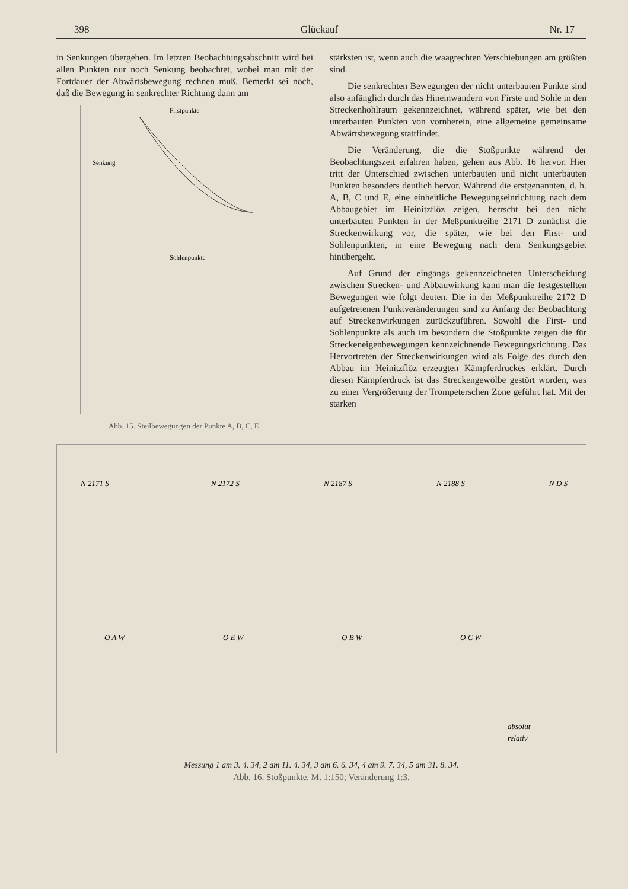398 Glückauf Nr. 17
in Senkungen übergehen. Im letzten Beobachtungsabschnitt wird bei allen Punkten nur noch Senkung beobachtet, wobei man mit der Fortdauer der Abwärtsbewegung rechnen muß. Bemerkt sei noch, daß die Bewegung in senkrechter Richtung dann am
Senkung
Firstpunkte
Sohlenpunkte
Abb. 15. Steilbewegungen der Punkte A, B, C, E.
stärksten ist, wenn auch die waagrechten Verschiebungen am größten sind.
Die senkrechten Bewegungen der nicht unterbauten Punkte sind also anfänglich durch das Hineinwandern von Firste und Sohle in den Streckenhohlraum gekennzeichnet, während später, wie bei den unterbauten Punkten von vornherein, eine allgemeine gemeinsame Abwärtsbewegung stattfindet.
Die Veränderung, die die Stoßpunkte während der Beobachtungszeit erfahren haben, gehen aus Abb. 16 hervor. Hier tritt der Unterschied zwischen unterbauten und nicht unterbauten Punkten besonders deutlich hervor. Während die erstgenannten, d. h. A, B, C und E, eine einheitliche Bewegungseinrichtung nach dem Abbaugebiet im Heinitzflöz zeigen, herrscht bei den nicht unterbauten Punkten in der Meßpunktreihe 2171–D zunächst die Streckenwirkung vor, die später, wie bei den First- und Sohlenpunkten, in eine Bewegung nach dem Senkungsgebiet hinübergeht.
Auf Grund der eingangs gekennzeichneten Unterscheidung zwischen Strecken- und Abbauwirkung kann man die festgestellten Bewegungen wie folgt deuten. Die in der Meßpunktreihe 2172–D aufgetretenen Punktveränderungen sind zu Anfang der Beobachtung auf Streckenwirkungen zurückzuführen. Sowohl die First- und Sohlenpunkte als auch im besondern die Stoßpunkte zeigen die für Streckeneigenbewegungen kennzeichnende Bewegungsrichtung. Das Hervortreten der Streckenwirkungen wird als Folge des durch den Abbau im Heinitzflöz erzeugten Kämpferdruckes erklärt. Durch diesen Kämpferdruck ist das Streckengewölbe gestört worden, was zu einer Vergrößerung der Trompeterschen Zone geführt hat. Mit der starken
N 2171 S
N 2172 S
N 2187 S
N 2188 S
N D S
O A W
O E W
O B W
O C W
absolut
relativ
Messung 1 am 3. 4. 34, 2 am 11. 4. 34, 3 am 6. 6. 34, 4 am 9. 7. 34, 5 am 31. 8. 34.
Abb. 16. Stoßpunkte. M. 1:150; Veränderung 1:3.